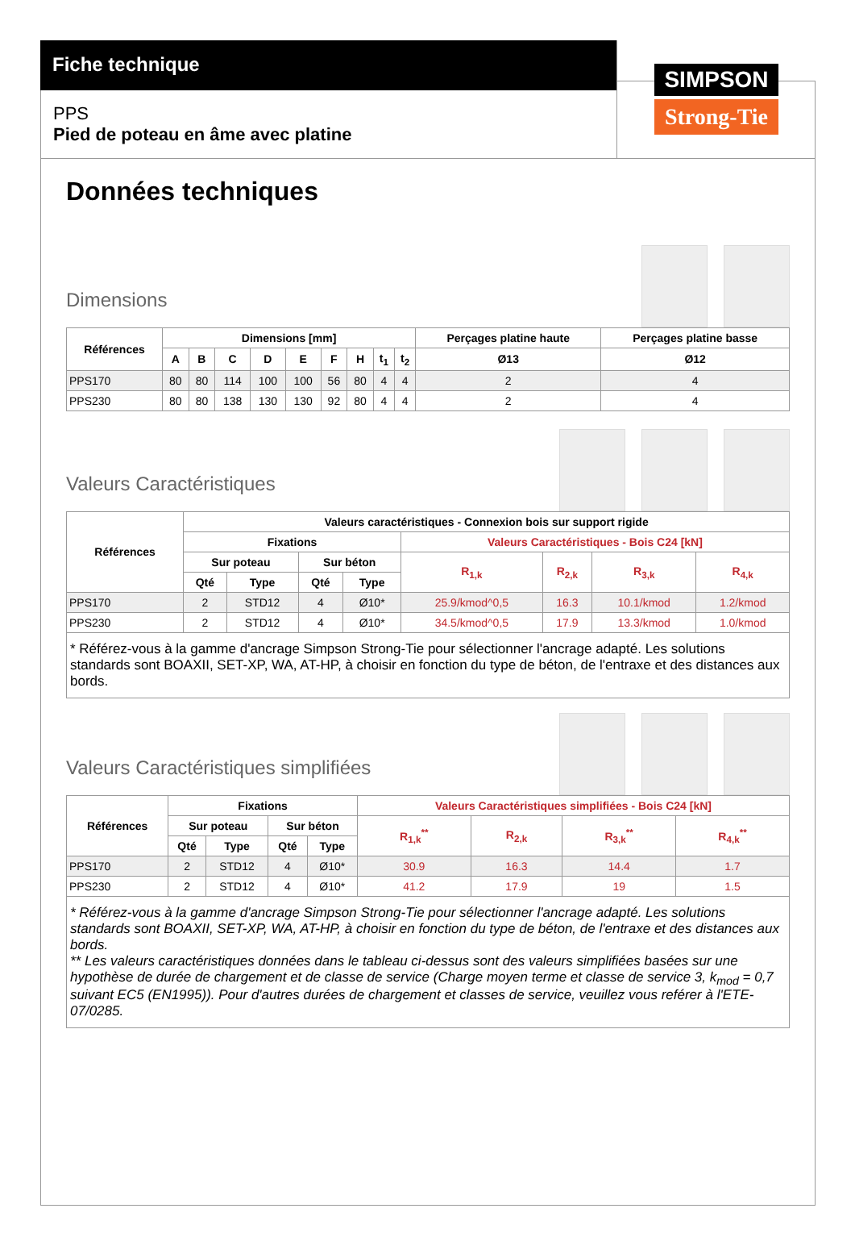Fiche technique
PPS
Pied de poteau en âme avec platine
SIMPSON
Strong-Tie
Données techniques
Dimensions
| Références | Dimensions [mm] | | | | | | | | | Perçages platine haute | Perçages platine basse |
| --- | --- | --- | --- | --- | --- | --- | --- | --- | --- | --- | --- |
| | A | B | C | D | E | F | H | t<sub>1</sub> | t<sub>2</sub> | Ø13 | Ø12 |
| PPS170 | 80 | 80 | 114 | 100 | 100 | 56 | 80 | 4 | 4 | 2 | 4 |
| PPS230 | 80 | 80 | 138 | 130 | 130 | 92 | 80 | 4 | 4 | 2 | 4 |
Valeurs Caractéristiques
| Références | Valeurs caractéristiques - Connexion bois sur support rigide | | | | | | | |
| --- | --- | --- | --- | --- | --- | --- | --- | --- |
| | Fixations | | | | Valeurs Caractéristiques - Bois C24 [kN] | | | |
| | Sur poteau | | Sur béton | | R<sub>1,k</sub> | R<sub>2,k</sub> | R<sub>3,k</sub> | R<sub>4,k</sub> |
| | Qté | Type | Qté | Type | | | | |
| PPS170 | 2 | STD12 | 4 | Ø10* | 25.9/kmod^0,5 | 16.3 | 10.1/kmod | 1.2/kmod |
| PPS230 | 2 | STD12 | 4 | Ø10* | 34.5/kmod^0,5 | 17.9 | 13.3/kmod | 1.0/kmod |
* Référez-vous à la gamme d'ancrage Simpson Strong-Tie pour sélectionner l'ancrage adapté. Les solutions standards sont BOAXII, SET-XP, WA, AT-HP, à choisir en fonction du type de béton, de l'entraxe et des distances aux bords.
Valeurs Caractéristiques simplifiées
| Références | Fixations | | | | Valeurs Caractéristiques simplifiées - Bois C24 [kN] | | | |
| --- | --- | --- | --- | --- | --- | --- | --- | --- |
| | Sur poteau | | Sur béton | | R<sub>1,k</sub><sup>**</sup> | R<sub>2,k</sub> | R<sub>3,k</sub><sup>**</sup> | R<sub>4,k</sub><sup>**</sup> |
| | Qté | Type | Qté | Type | | | | |
| PPS170 | 2 | STD12 | 4 | Ø10* | 30.9 | 16.3 | 14.4 | 1.7 |
| PPS230 | 2 | STD12 | 4 | Ø10* | 41.2 | 17.9 | 19 | 1.5 |
* Référez-vous à la gamme d'ancrage Simpson Strong-Tie pour sélectionner l'ancrage adapté. Les solutions standards sont BOAXII, SET-XP, WA, AT-HP, à choisir en fonction du type de béton, de l'entraxe et des distances aux bords.
** Les valeurs caractéristiques données dans le tableau ci-dessus sont des valeurs simplifiées basées sur une hypothèse de durée de chargement et de classe de service (Charge moyen terme et classe de service 3, k<sub>mod</sub> = 0,7 suivant EC5 (EN1995)). Pour d'autres durées de chargement et classes de service, veuillez vous reférer à l'ETE-07/0285.